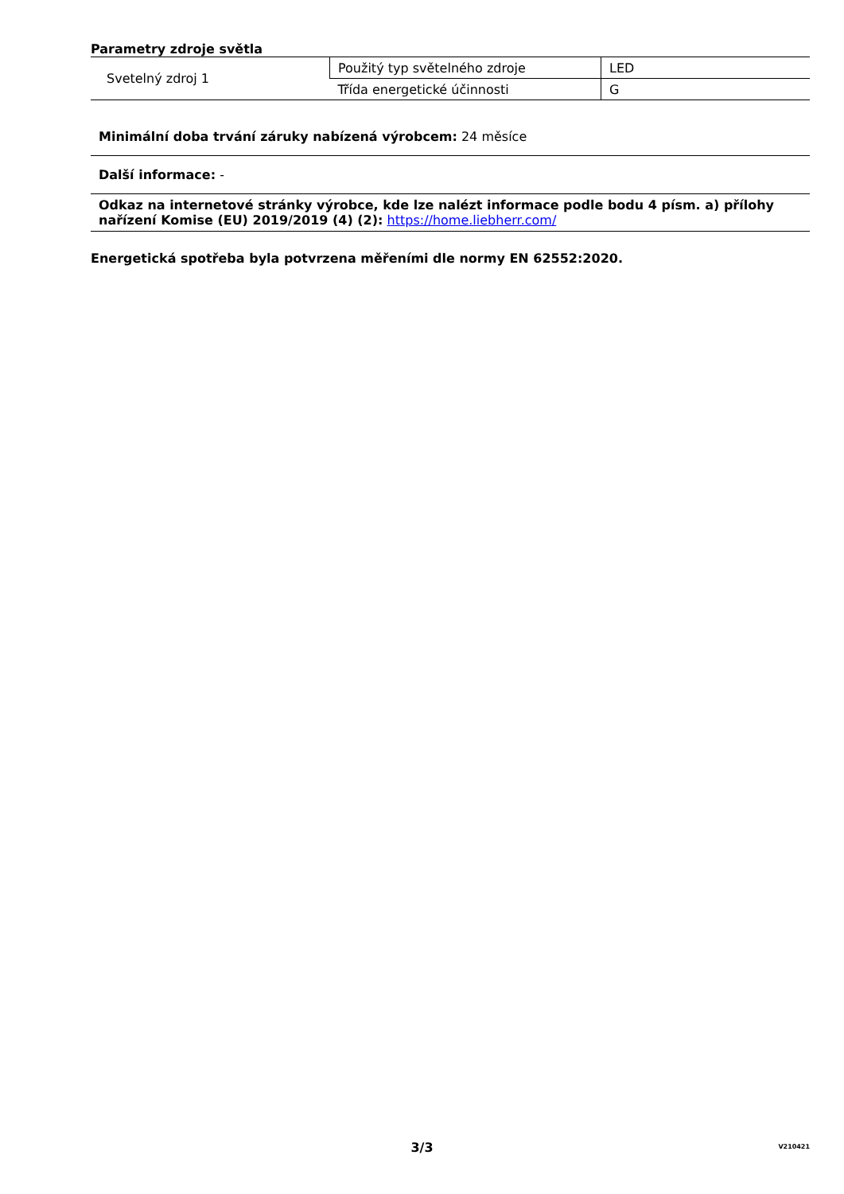Parametry zdroje světla
| Svetelný zdroj 1 | Použitý typ světelného zdroje | LED |
| | Třída energetické účinnosti | G |
Minimální doba trvání záruky nabízená výrobcem: 24 měsíce
Další informace: -
Odkaz na internetové stránky výrobce, kde lze nalézt informace podle bodu 4 písm. a) přílohy nařízení Komise (EU) 2019/2019 (4) (2): https://home.liebherr.com/
Energetická spotřeba byla potvrzena měřeními dle normy EN 62552:2020.
3/3
V210421